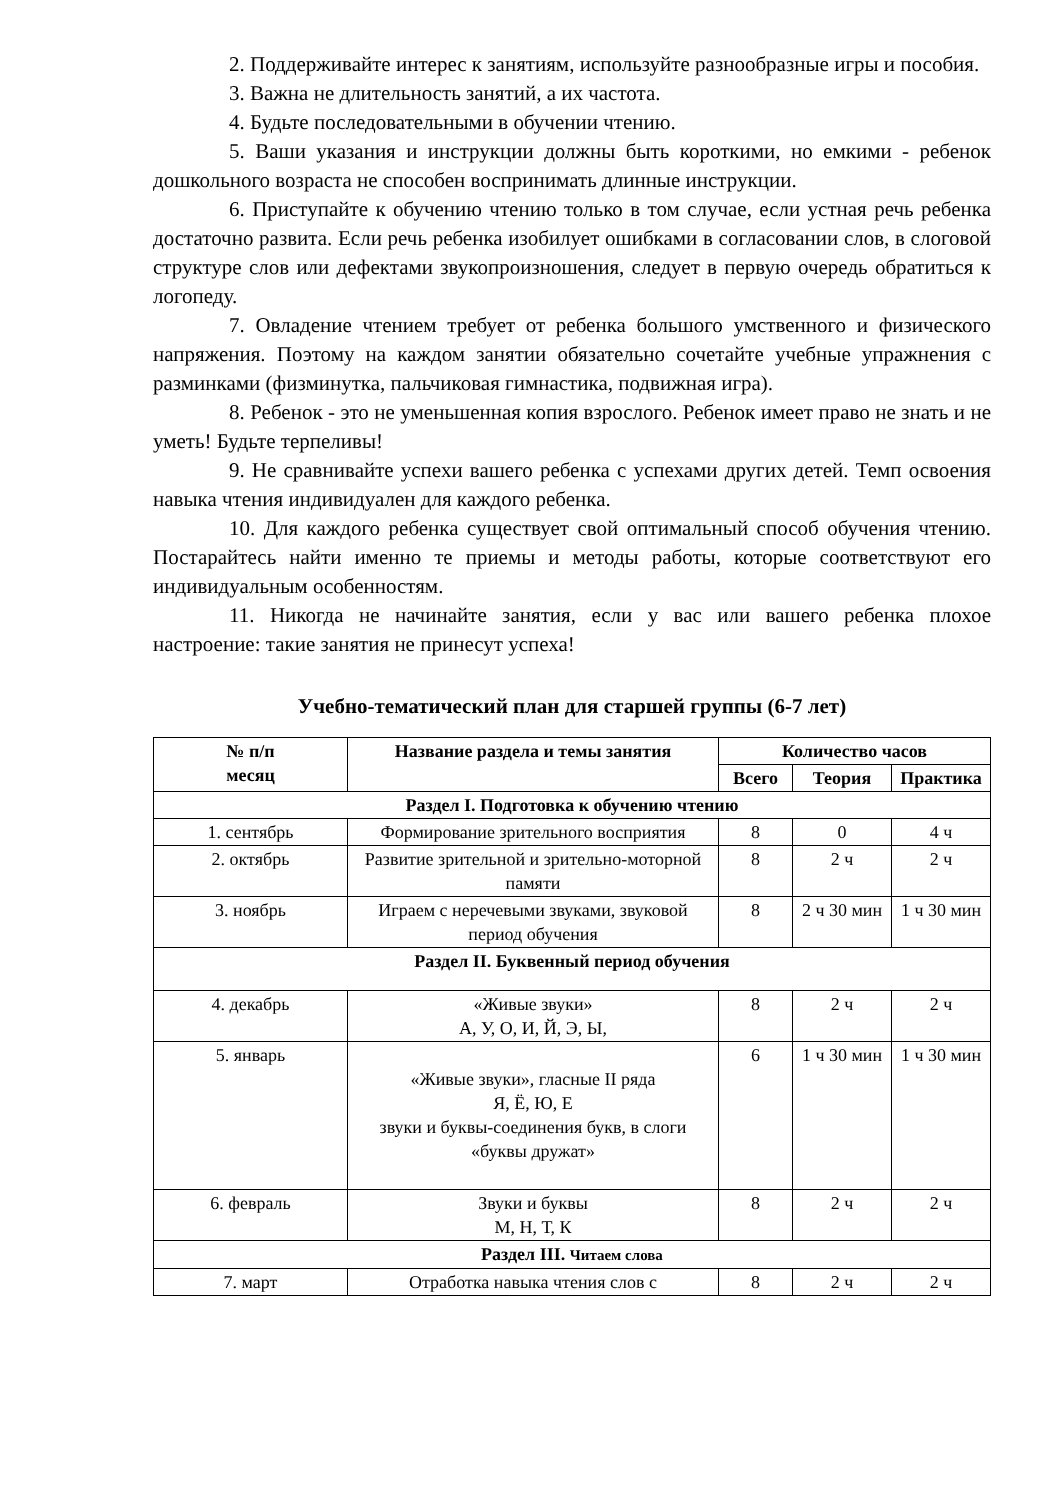2. Поддерживайте интерес к занятиям, используйте разнообразные игры и пособия.
3. Важна не длительность занятий, а их частота.
4. Будьте последовательными в обучении чтению.
5. Ваши указания и инструкции должны быть короткими, но емкими - ребенок дошкольного возраста не способен воспринимать длинные инструкции.
6. Приступайте к обучению чтению только в том случае, если устная речь ребенка достаточно развита. Если речь ребенка изобилует ошибками в согласовании слов, в слоговой структуре слов или дефектами звукопроизношения, следует в первую очередь обратиться к логопеду.
7. Овладение чтением требует от ребенка большого умственного и физического напряжения. Поэтому на каждом занятии обязательно сочетайте учебные упражнения с разминками (физминутка, пальчиковая гимнастика, подвижная игра).
8. Ребенок - это не уменьшенная копия взрослого. Ребенок имеет право не знать и не уметь! Будьте терпеливы!
9. Не сравнивайте успехи вашего ребенка с успехами других детей. Темп освоения навыка чтения индивидуален для каждого ребенка.
10. Для каждого ребенка существует свой оптимальный способ обучения чтению. Постарайтесь найти именно те приемы и методы работы, которые соответствуют его индивидуальным особенностям.
11. Никогда не начинайте занятия, если у вас или вашего ребенка плохое настроение: такие занятия не принесут успеха!
Учебно-тематический план для старшей группы (6-7 лет)
| № п/п месяц | Название раздела и темы занятия | Количество часов | | |
| --- | --- | --- | --- | --- |
| | | Всего | Теория | Практика |
| Раздел I. Подготовка к обучению чтению | | | | |
| 1. сентябрь | Формирование зрительного восприятия | 8 | 0 | 4 ч |
| 2. октябрь | Развитие зрительной и зрительно-моторной памяти | 8 | 2 ч | 2 ч |
| 3. ноябрь | Играем с неречевыми звуками, звуковой период обучения | 8 | 2 ч 30 мин | 1 ч 30 мин |
| Раздел II. Буквенный период обучения | | | | |
| 4. декабрь | «Живые звуки» А, У, О, И, Й, Э, Ы, | 8 | 2 ч | 2 ч |
| 5. январь | «Живые звуки», гласные II ряда Я, Ё, Ю, Е звуки и буквы-соединения букв, в слоги «буквы дружат» | 6 | 1 ч 30 мин | 1 ч 30 мин |
| 6. февраль | Звуки и буквы М, Н, Т, К | 8 | 2 ч | 2 ч |
| Раздел III. Читаем слова | | | | |
| 7. март | Отработка навыка чтения слов с | 8 | 2 ч | 2 ч |